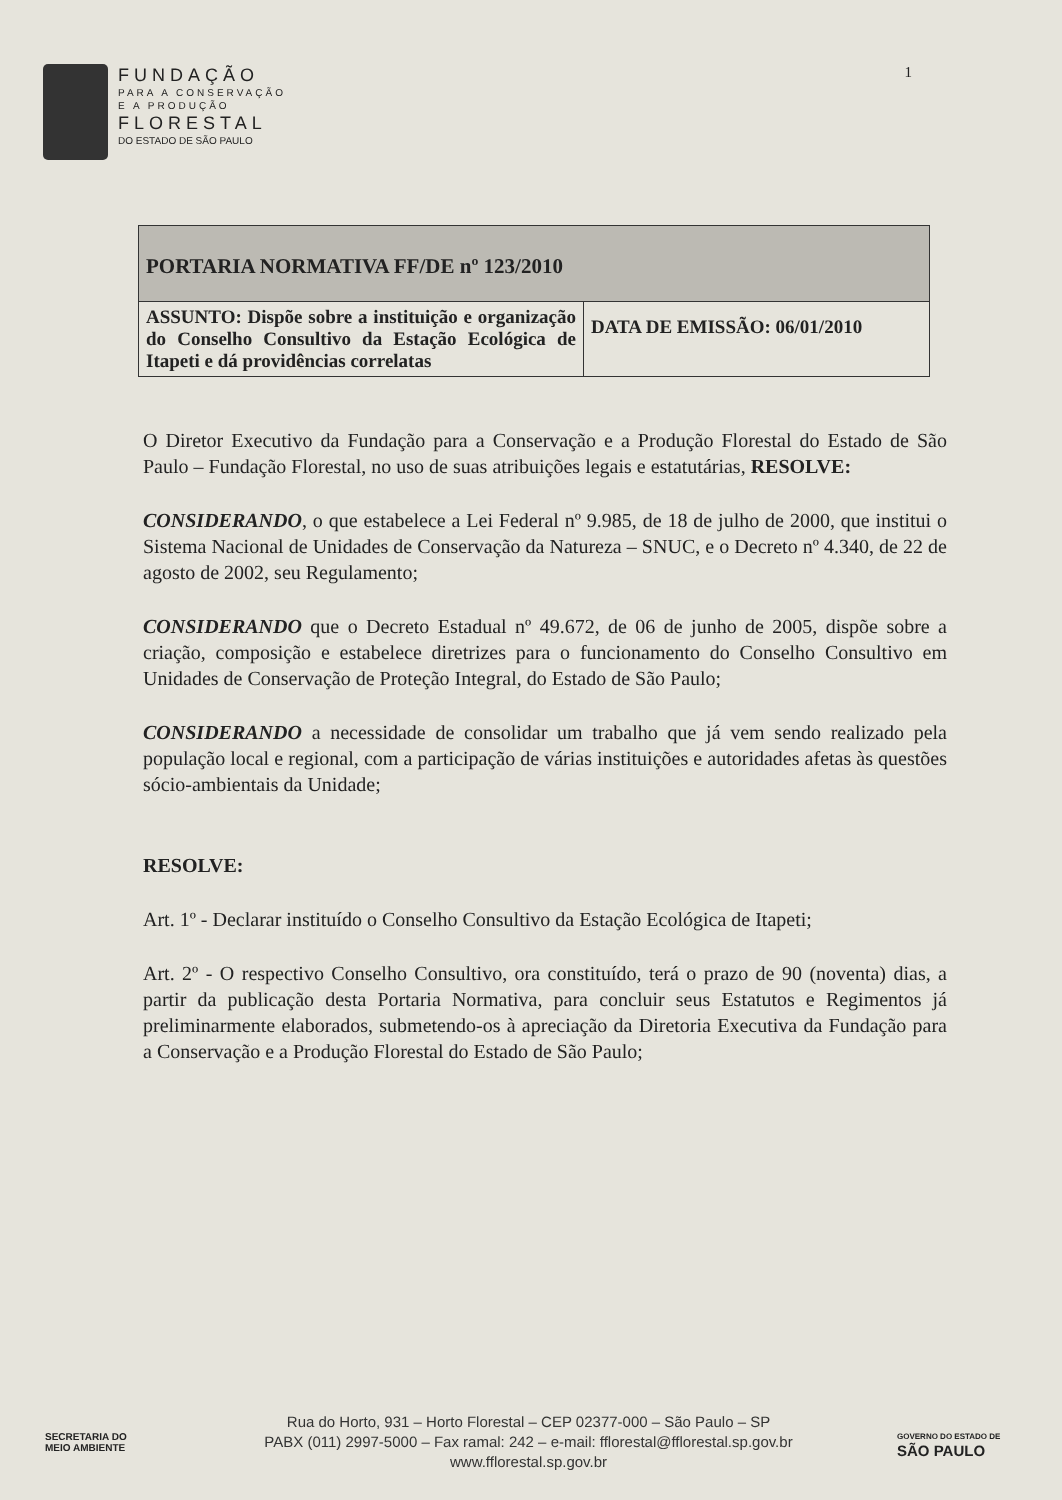FUNDAÇÃO
PARA A CONSERVAÇÃO
E A PRODUÇÃO
FLORESTAL
DO ESTADO DE SÃO PAULO
1
| PORTARIA NORMATIVA FF/DE nº 123/2010 | |
| ASSUNTO: Dispõe sobre a instituição e organização do Conselho Consultivo da Estação Ecológica de Itapeti e dá providências correlatas | DATA DE EMISSÃO: 06/01/2010 |
O Diretor Executivo da Fundação para a Conservação e a Produção Florestal do Estado de São Paulo – Fundação Florestal, no uso de suas atribuições legais e estatutárias, RESOLVE:
CONSIDERANDO, o que estabelece a Lei Federal nº 9.985, de 18 de julho de 2000, que institui o Sistema Nacional de Unidades de Conservação da Natureza – SNUC, e o Decreto nº 4.340, de 22 de agosto de 2002, seu Regulamento;
CONSIDERANDO que o Decreto Estadual nº 49.672, de 06 de junho de 2005, dispõe sobre a criação, composição e estabelece diretrizes para o funcionamento do Conselho Consultivo em Unidades de Conservação de Proteção Integral, do Estado de São Paulo;
CONSIDERANDO a necessidade de consolidar um trabalho que já vem sendo realizado pela população local e regional, com a participação de várias instituições e autoridades afetas às questões sócio-ambientais da Unidade;
RESOLVE:
Art. 1º - Declarar instituído o Conselho Consultivo da Estação Ecológica de Itapeti;
Art. 2º - O respectivo Conselho Consultivo, ora constituído, terá o prazo de 90 (noventa) dias, a partir da publicação desta Portaria Normativa, para concluir seus Estatutos e Regimentos já preliminarmente elaborados, submetendo-os à apreciação da Diretoria Executiva da Fundação para a Conservação e a Produção Florestal do Estado de São Paulo;
SECRETARIA DO
MEIO AMBIENTE
Rua do Horto, 931 – Horto Florestal – CEP 02377-000 – São Paulo – SP
PABX (011) 2997-5000 – Fax ramal: 242 – e-mail: fflorestal@fflorestal.sp.gov.br
www.fflorestal.sp.gov.br
GOVERNO DO ESTADO DE
SÃO PAULO